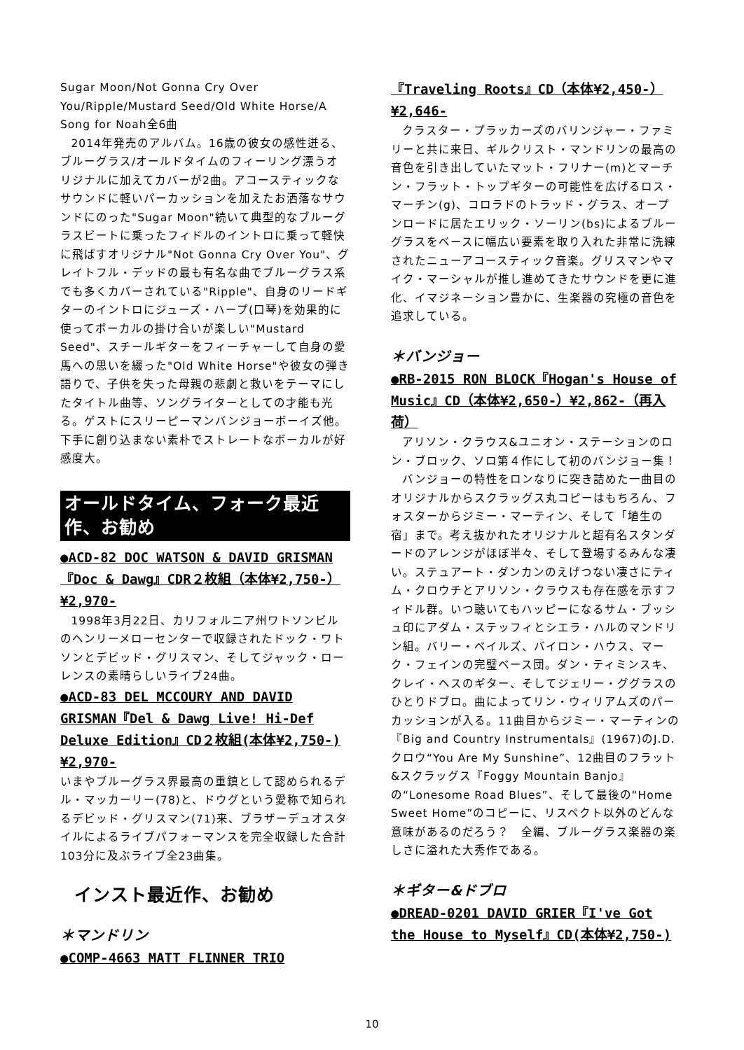Sugar Moon/Not Gonna Cry Over You/Ripple/Mustard Seed/Old White Horse/A Song for Noah全6曲
2014年発売のアルバム。16歳の彼女の感性迸る、ブルーグラス/オールドタイムのフィーリング漂うオリジナルに加えてカバーが2曲。アコースティックなサウンドに軽いパーカッションを加えたお洒落なサウンドにのった"Sugar Moon"続いて典型的なブルーグラスビートに乗ったフィドルのイントロに乗って軽快に飛ばすオリジナル"Not Gonna Cry Over You"、グレイトフル・デッドの最も有名な曲でブルーグラス系でも多くカバーされている"Ripple"、自身のリードギターのイントロにジューズ・ハープ(口琴)を効果的に使ってボーカルの掛け合いが楽しい"Mustard Seed"、スチールギターをフィーチャーして自身の愛馬への思いを綴った"Old White Horse"や彼女の弾き語りで、子供を失った母親の悲劇と救いをテーマにしたタイトル曲等、ソングライターとしての才能も光る。ゲストにスリーピーマンバンジョーボーイズ他。下手に創り込まない素朴でストレートなボーカルが好感度大。
オールドタイム、フォーク最近作、お勧め
●ACD-82 DOC WATSON & DAVID GRISMAN『Doc & Dawg』CDR２枚組（本体¥2,750-）¥2,970-
1998年3月22日、カリフォルニア州ワトソンビルのヘンリーメローセンターで収録されたドック・ワトソンとデビッド・グリスマン、そしてジャック・ローレンスの素晴らしいライブ24曲。
●ACD-83 DEL MCCOURY AND DAVID GRISMAN『Del & Dawg Live! Hi-Def Deluxe Edition』CD２枚組(本体¥2,750-)¥2,970-
いまやブルーグラス界最高の重鎮として認められるデル・マッカーリー(78)と、ドウグという愛称で知られるデビッド・グリスマン(71)来、ブラザーデュオスタイルによるライブパフォーマンスを完全収録した合計103分に及ぶライブ全23曲集。
インスト最近作、お勧め
＊マンドリン
●COMP-4663 MATT FLINNER TRIO
『Traveling Roots』CD（本体¥2,450-）¥2,646-
クラスター・プラッカーズのバリンジャー・ファミリーと共に来日、ギルクリスト・マンドリンの最高の音色を引き出していたマット・フリナー(m)とマーチン・フラット・トップギターの可能性を広げるロス・マーチン(g)、コロラドのトラッド・グラス、オープンロードに居たエリック・ソーリン(bs)によるブルーグラスをベースに幅広い要素を取り入れた非常に洗練されたニューアコースティック音楽。グリスマンやマイク・マーシャルが推し進めてきたサウンドを更に進化、イマジネーション豊かに、生楽器の究極の音色を追求している。
＊バンジョー
●RB-2015 RON BLOCK『Hogan's House of Music』CD（本体¥2,650-）¥2,862-（再入荷）
アリソン・クラウス&ユニオン・ステーションのロン・ブロック、ソロ第４作にして初のバンジョー集！
バンジョーの特性をロンなりに突き詰めた一曲目のオリジナルからスクラッグス丸コピーはもちろん、フォスターからジミー・マーティン、そして「埴生の宿」まで。考え抜かれたオリジナルと超有名スタンダードのアレンジがほぼ半々、そして登場するみんな凄い。ステュアート・ダンカンのえげつない凄さにティム・クロウチとアリソン・クラウスも存在感を示すフィドル群。いつ聴いてもハッピーになるサム・ブッシュ印にアダム・ステッフィとシエラ・ハルのマンドリン組。バリー・ベイルズ、バイロン・ハウス、マーク・フェインの完璧ベース団。ダン・ティミンスキ、クレイ・ヘスのギター、そしてジェリー・ググラスのひとりドブロ。曲によってリン・ウィリアムズのパーカッションが入る。11曲目からジミー・マーティンの『Big and Country Instrumentals』(1967)のJ.D.クロウ“You Are My Sunshine”、12曲目のフラット&スクラッグス『Foggy Mountain Banjo』の“Lonesome Road Blues”、そして最後の“Home Sweet Home”のコピーに、リスペクト以外のどんな意味があるのだろう？　全編、ブルーグラス楽器の楽しさに溢れた大秀作である。
＊ギター&ドブロ
●DREAD-0201 DAVID GRIER『I've Got the House to Myself』CD(本体¥2,750-)
10